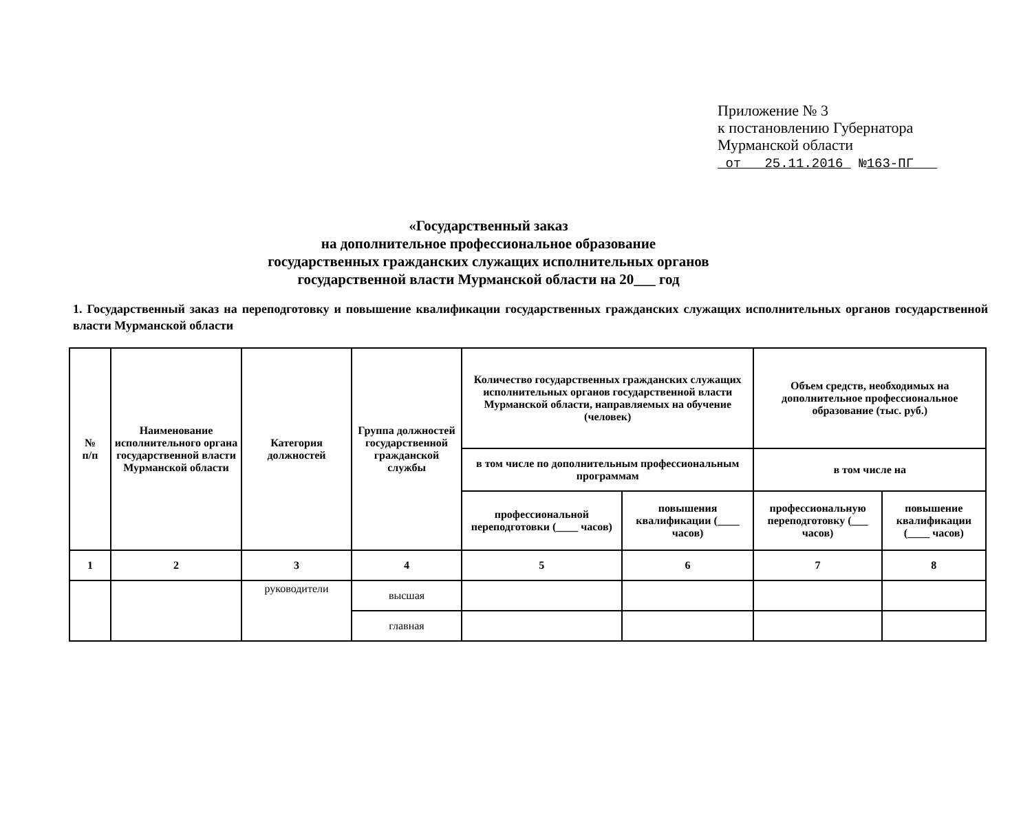Приложение № 3
к постановлению Губернатора
Мурманской области
от 25.11.2016 №163-ПГ
«Государственный заказ
на дополнительное профессиональное образование
государственных гражданских служащих исполнительных органов
государственной власти Мурманской области на 20___ год
1. Государственный заказ на переподготовку и повышение квалификации государственных гражданских служащих исполнительных органов государственной власти Мурманской области
| № п/п | Наименование исполнительного органа государственной власти Мурманской области | Категория должностей | Группа должностей государственной гражданской службы | Количество государственных гражданских служащих исполнительных органов государственной власти Мурманской области, направляемых на обучение (человек) | | Объем средств, необходимых на дополнительное профессиональное образование (тыс. руб.) | |
| --- | --- | --- | --- | --- | --- | --- | --- |
| | | | | в том числе по дополнительным профессиональным программам | | в том числе на | |
| | | | | профессиональной переподготовки (____ часов) | повышения квалификации (____ часов) | профессиональную переподготовку (___ часов) | повышение квалификации (____ часов) |
| 1 | 2 | 3 | 4 | 5 | 6 | 7 | 8 |
| | | руководители | высшая | | | | |
| | | | главная | | | | |